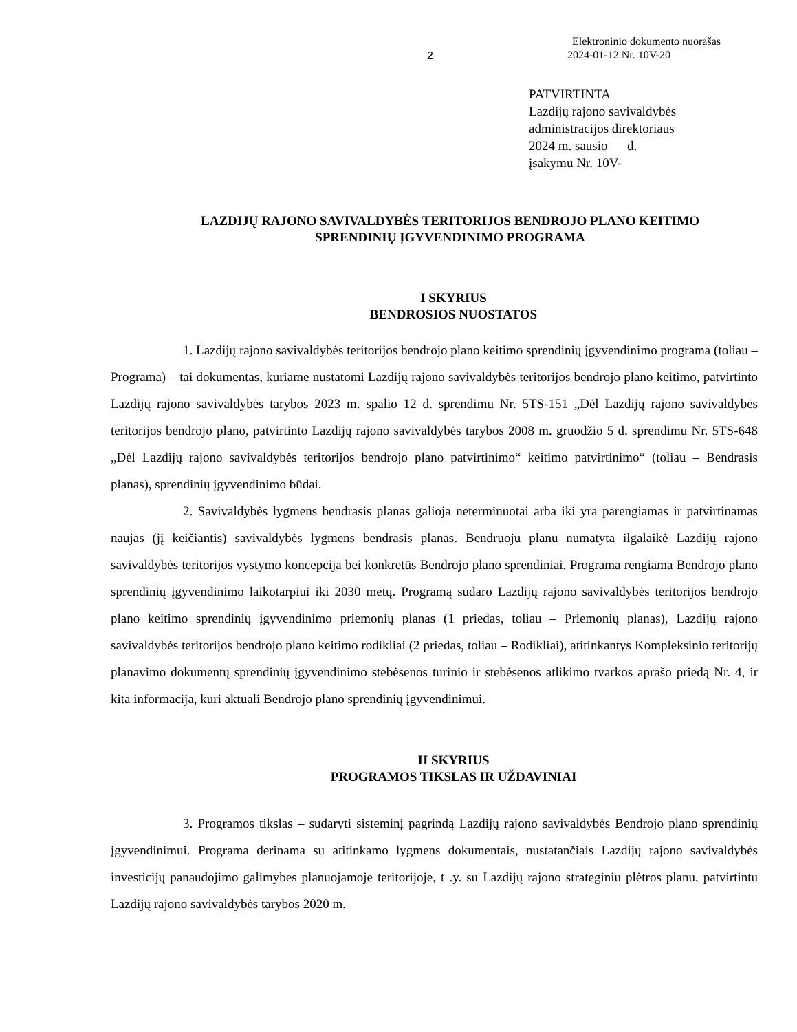2
Elektroninio dokumento nuorašas
2024-01-12 Nr. 10V-20
PATVIRTINTA
Lazdijų rajono savivaldybės
administracijos direktoriaus
2024 m. sausio d.
įsakymu Nr. 10V-
LAZDIJŲ RAJONO SAVIVALDYBĖS TERITORIJOS BENDROJO PLANO KEITIMO
SPRENDINIŲ ĮGYVENDINIMO PROGRAMA
I SKYRIUS
BENDROSIOS NUOSTATOS
1. Lazdijų rajono savivaldybės teritorijos bendrojo plano keitimo sprendinių įgyvendinimo programa (toliau – Programa) – tai dokumentas, kuriame nustatomi Lazdijų rajono savivaldybės teritorijos bendrojo plano keitimo, patvirtinto Lazdijų rajono savivaldybės tarybos 2023 m. spalio 12 d. sprendimu Nr. 5TS-151 „Dėl Lazdijų rajono savivaldybės teritorijos bendrojo plano, patvirtinto Lazdijų rajono savivaldybės tarybos 2008 m. gruodžio 5 d. sprendimu Nr. 5TS-648 „Dėl Lazdijų rajono savivaldybės teritorijos bendrojo plano patvirtinimo“ keitimo patvirtinimo“ (toliau – Bendrasis planas), sprendinių įgyvendinimo būdai.
2. Savivaldybės lygmens bendrasis planas galioja neterminuotai arba iki yra parengiamas ir patvirtinamas naujas (jį keičiantis) savivaldybės lygmens bendrasis planas. Bendruoju planu numatyta ilgalaikė Lazdijų rajono savivaldybės teritorijos vystymo koncepcija bei konkretūs Bendrojo plano sprendiniai. Programa rengiama Bendrojo plano sprendinių įgyvendinimo laikotarpiui iki 2030 metų. Programą sudaro Lazdijų rajono savivaldybės teritorijos bendrojo plano keitimo sprendinių įgyvendinimo priemonių planas (1 priedas, toliau – Priemonių planas), Lazdijų rajono savivaldybės teritorijos bendrojo plano keitimo rodikliai (2 priedas, toliau – Rodikliai), atitinkantys Kompleksinio teritorijų planavimo dokumentų sprendinių įgyvendinimo stebėsenos turinio ir stebėsenos atlikimo tvarkos aprašo priedą Nr. 4, ir kita informacija, kuri aktuali Bendrojo plano sprendinių įgyvendinimui.
II SKYRIUS
PROGRAMOS TIKSLAS IR UŽDAVINIAI
3. Programos tikslas – sudaryti sisteminį pagrindą Lazdijų rajono savivaldybės Bendrojo plano sprendinių įgyvendinimui. Programa derinama su atitinkamo lygmens dokumentais, nustatančiais Lazdijų rajono savivaldybės investicijų panaudojimo galimybes planuojamoje teritorijoje, t .y. su Lazdijų rajono strateginiu plėtros planu, patvirtintu Lazdijų rajono savivaldybės tarybos 2020 m.